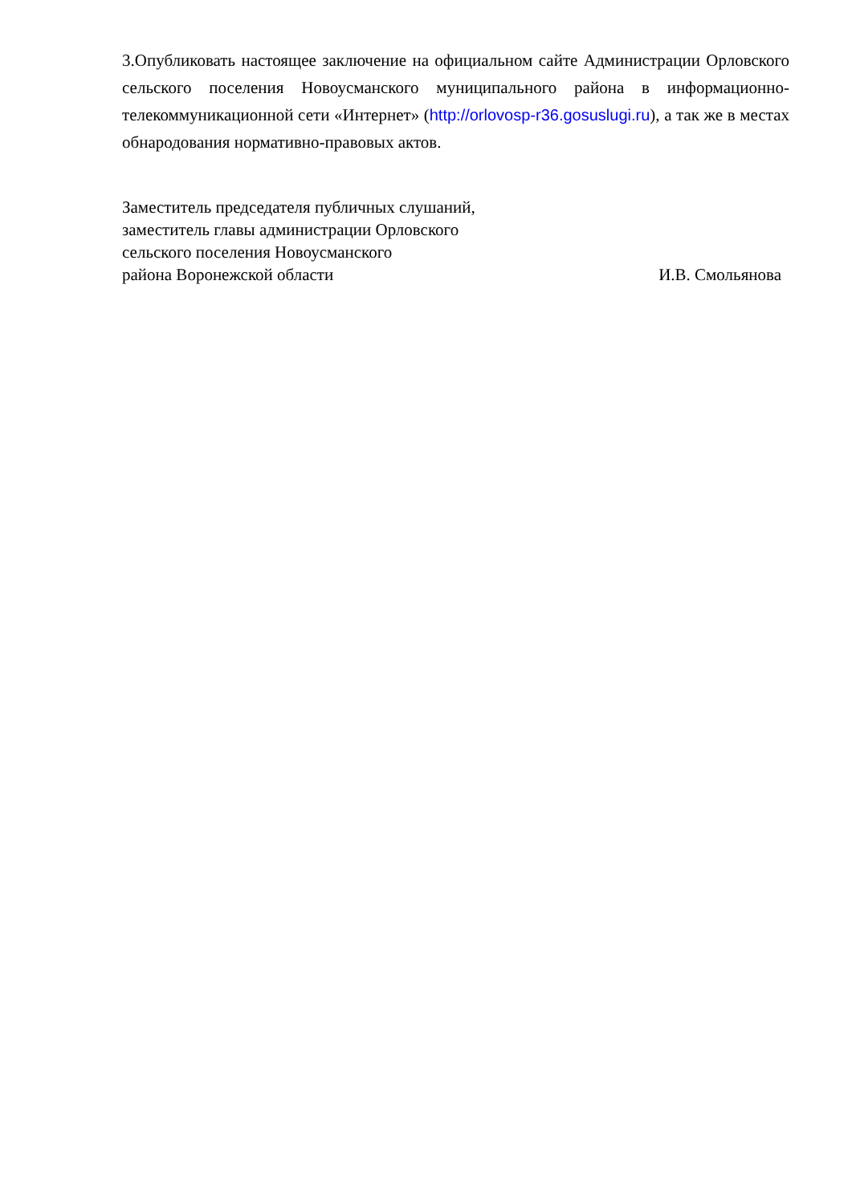3.Опубликовать настоящее заключение на официальном сайте Администрации Орловского сельского поселения Новоусманского муниципального района в информационно-телекоммуникационной сети «Интернет» (http://orlovosp-r36.gosuslugi.ru), а так же в местах обнародования нормативно-правовых актов.
Заместитель председателя публичных слушаний,
заместитель главы администрации Орловского
сельского поселения Новоусманского
района Воронежской области И.В. Смольянова